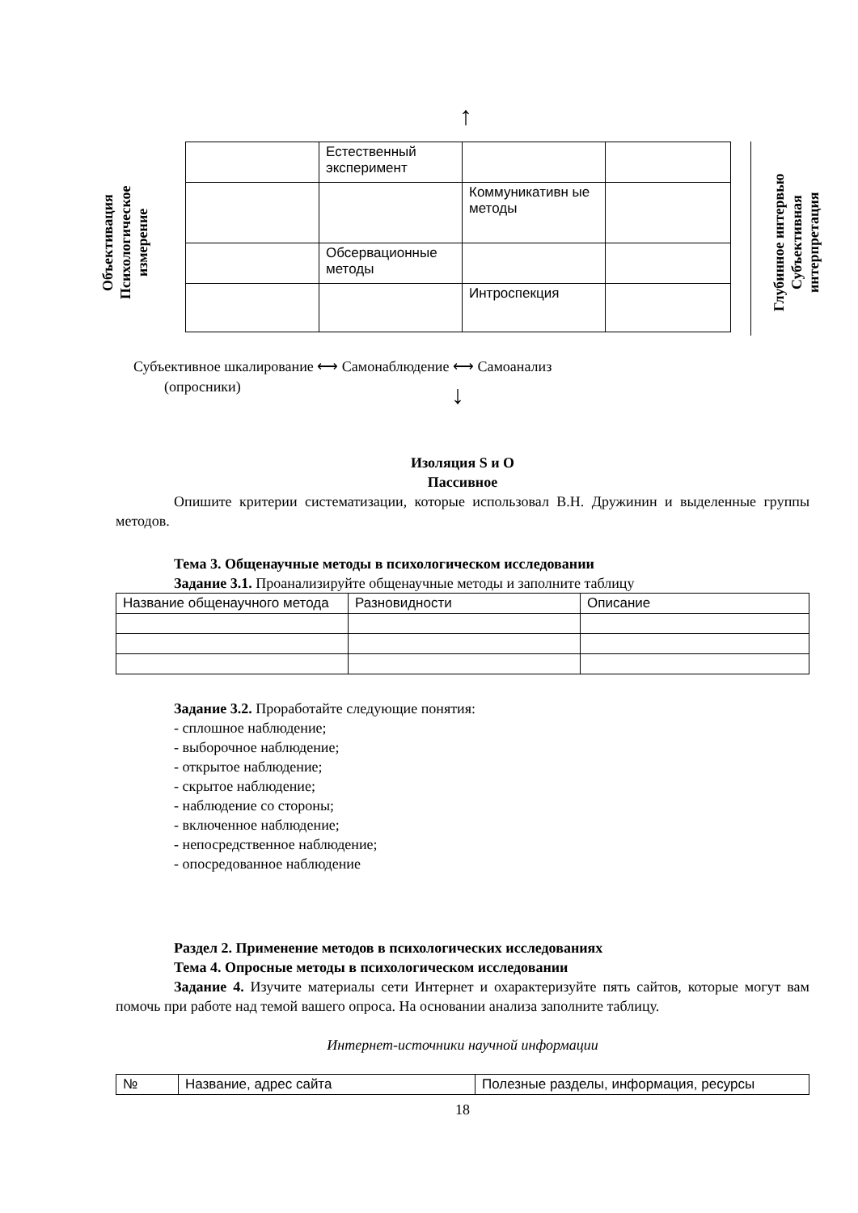↑
Объективация
Психологическое
измерение
| | Естественный эксперимент | | |
| | | Коммуникативн ые методы | |
| | Обсервационные методы | | |
| | | Интроспекция | |
Глубинное интервью
Субъективная
интерпретация
Субъективное шкалирование ⟷ Самонаблюдение ⟷ Самоанализ
(опросники) ↓
Изоляция S и О
Пассивное
Опишите критерии систематизации, которые использовал В.Н. Дружинин и выделенные группы методов.
Тема 3. Общенаучные методы в психологическом исследовании
Задание 3.1. Проанализируйте общенаучные методы и заполните таблицу
| Название общенаучного метода | Разновидности | Описание |
Задание 3.2. Проработайте следующие понятия:
- сплошное наблюдение;
- выборочное наблюдение;
- открытое наблюдение;
- скрытое наблюдение;
- наблюдение со стороны;
- включенное наблюдение;
- непосредственное наблюдение;
- опосредованное наблюдение
Раздел 2. Применение методов в психологических исследованиях
Тема 4. Опросные методы в психологическом исследовании
Задание 4. Изучите материалы сети Интернет и охарактеризуйте пять сайтов, которые могут вам помочь при работе над темой вашего опроса. На основании анализа заполните таблицу.
Интернет-источники научной информации
| № | Название, адрес сайта | Полезные разделы, информация, ресурсы |
18